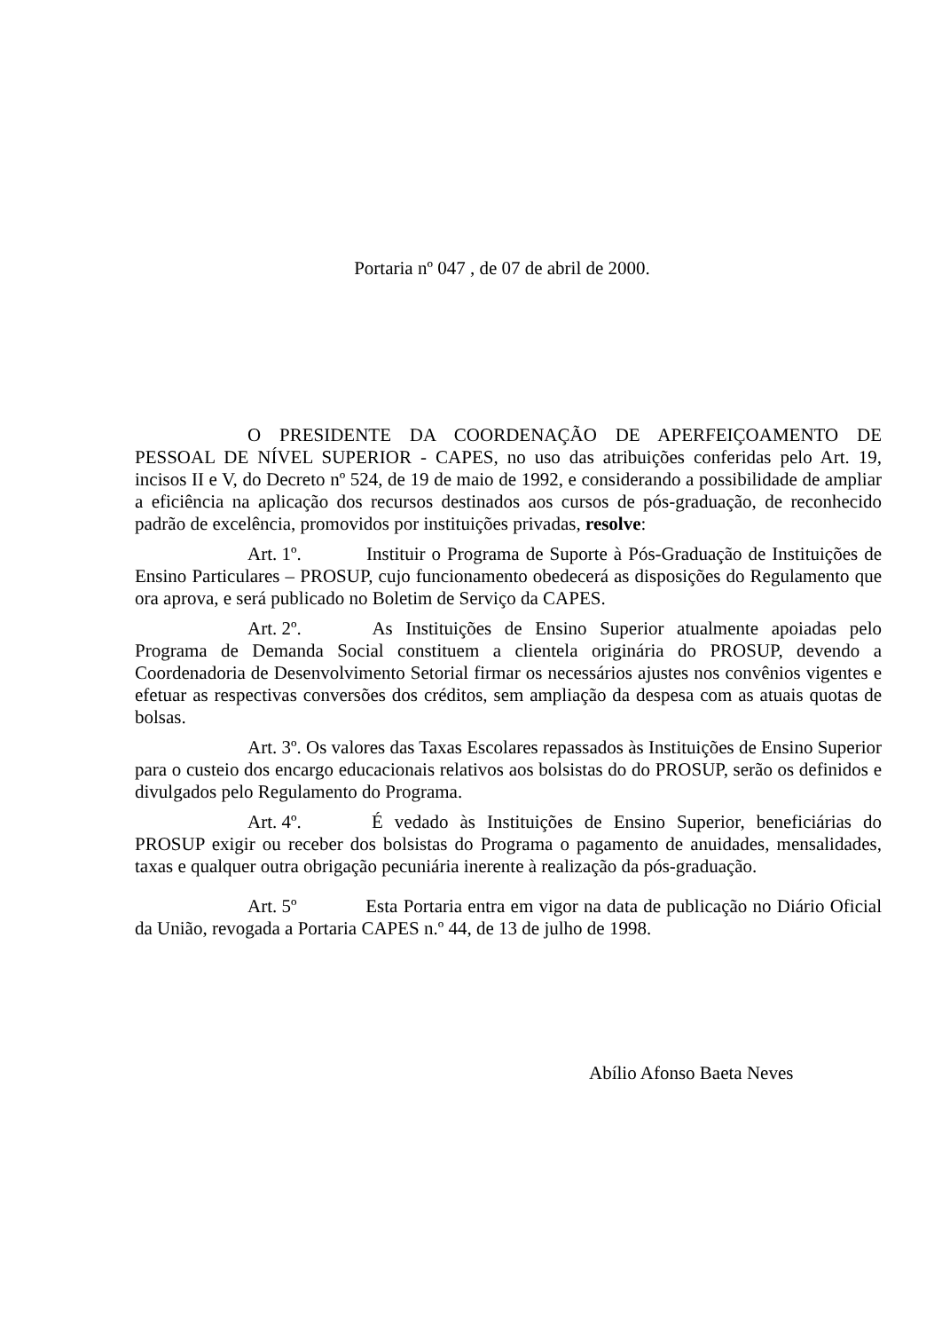Portaria nº 047 , de 07 de abril de 2000.
O PRESIDENTE DA COORDENAÇÃO DE APERFEIÇOAMENTO DE PESSOAL DE NÍVEL SUPERIOR - CAPES, no uso das atribuições conferidas pelo Art. 19, incisos II e V, do Decreto nº 524, de 19 de maio de 1992, e considerando a possibilidade de ampliar a eficiência na aplicação dos recursos destinados aos cursos de pós-graduação, de reconhecido padrão de excelência, promovidos por instituições privadas, resolve:
Art. 1º. Instituir o Programa de Suporte à Pós-Graduação de Instituições de Ensino Particulares – PROSUP, cujo funcionamento obedecerá as disposições do Regulamento que ora aprova, e será publicado no Boletim de Serviço da CAPES.
Art. 2º. As Instituições de Ensino Superior atualmente apoiadas pelo Programa de Demanda Social constituem a clientela originária do PROSUP, devendo a Coordenadoria de Desenvolvimento Setorial firmar os necessários ajustes nos convênios vigentes e efetuar as respectivas conversões dos créditos, sem ampliação da despesa com as atuais quotas de bolsas.
Art. 3º. Os valores das Taxas Escolares repassados às Instituições de Ensino Superior para o custeio dos encargo educacionais relativos aos bolsistas do do PROSUP, serão os definidos e divulgados pelo Regulamento do Programa.
Art. 4º. É vedado às Instituições de Ensino Superior, beneficiárias do PROSUP exigir ou receber dos bolsistas do Programa o pagamento de anuidades, mensalidades, taxas e qualquer outra obrigação pecuniária inerente à realização da pós-graduação.
Art. 5º Esta Portaria entra em vigor na data de publicação no Diário Oficial da União, revogada a Portaria CAPES n.º 44, de 13 de julho de 1998.
Abílio Afonso Baeta Neves